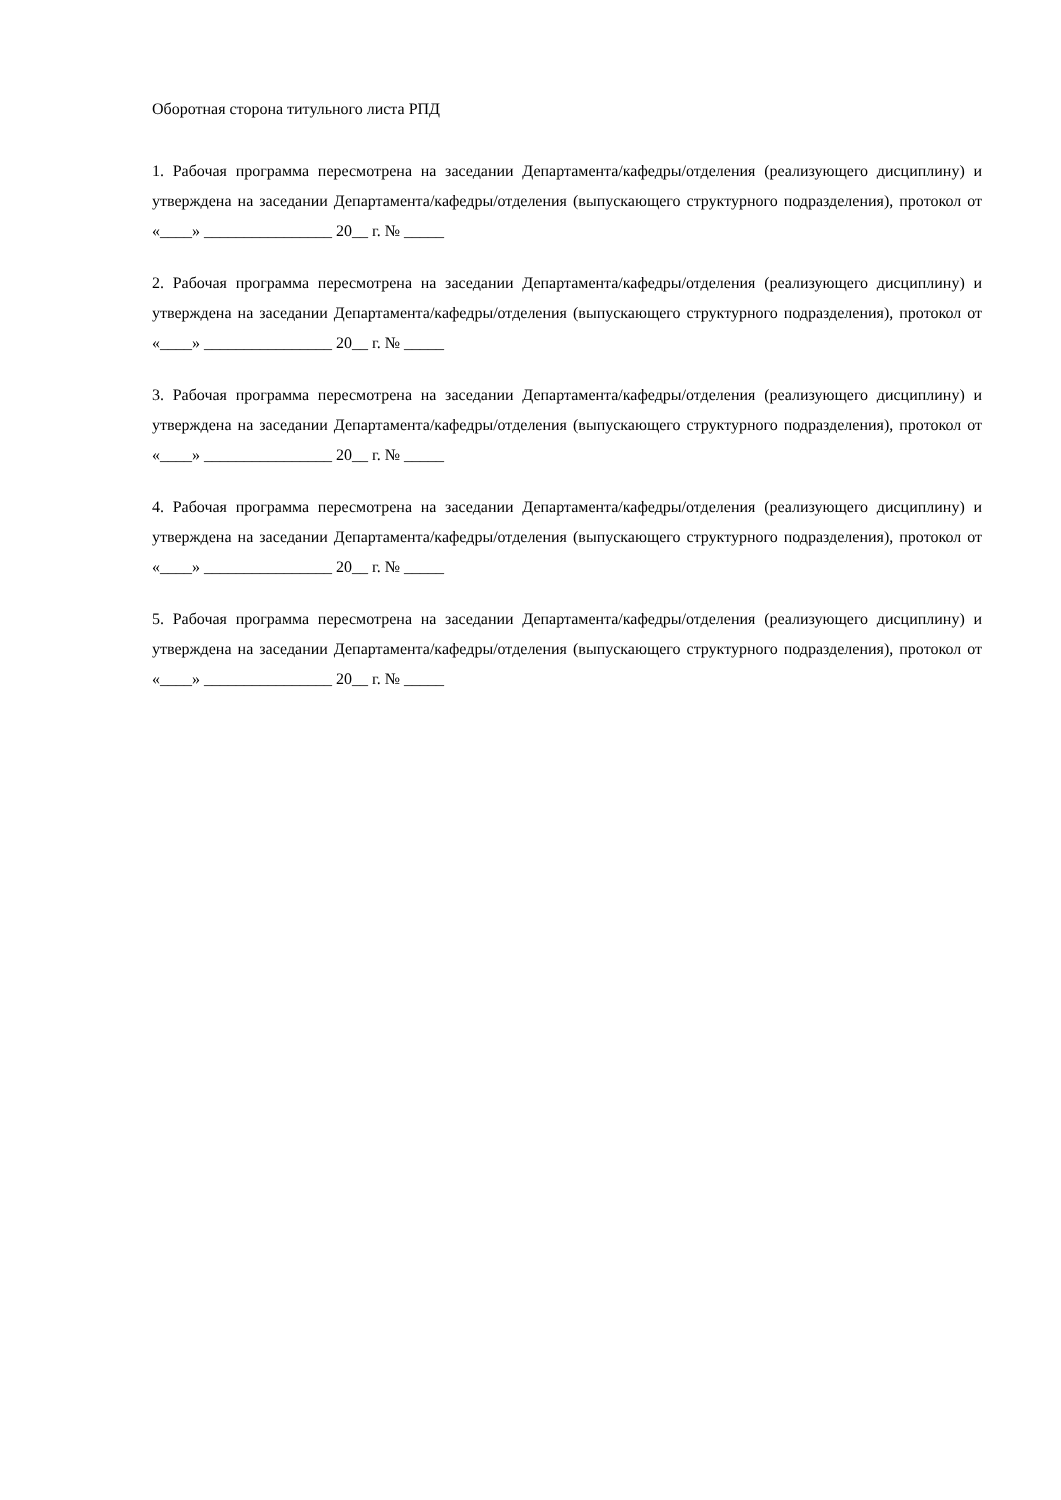Оборотная сторона титульного листа РПД
1. Рабочая программа пересмотрена на заседании Департамента/кафедры/отделения (реализующего дисциплину) и утверждена на заседании Департамента/кафедры/отделения (выпускающего структурного подразделения), протокол от «____» ________________ 20__ г. № _____
2. Рабочая программа пересмотрена на заседании Департамента/кафедры/отделения (реализующего дисциплину) и утверждена на заседании Департамента/кафедры/отделения (выпускающего структурного подразделения), протокол от «____» ________________ 20__ г. № _____
3. Рабочая программа пересмотрена на заседании Департамента/кафедры/отделения (реализующего дисциплину) и утверждена на заседании Департамента/кафедры/отделения (выпускающего структурного подразделения), протокол от «____» ________________ 20__ г. № _____
4. Рабочая программа пересмотрена на заседании Департамента/кафедры/отделения (реализующего дисциплину) и утверждена на заседании Департамента/кафедры/отделения (выпускающего структурного подразделения), протокол от «____» ________________ 20__ г. № _____
5. Рабочая программа пересмотрена на заседании Департамента/кафедры/отделения (реализующего дисциплину) и утверждена на заседании Департамента/кафедры/отделения (выпускающего структурного подразделения), протокол от «____» ________________ 20__ г. № _____